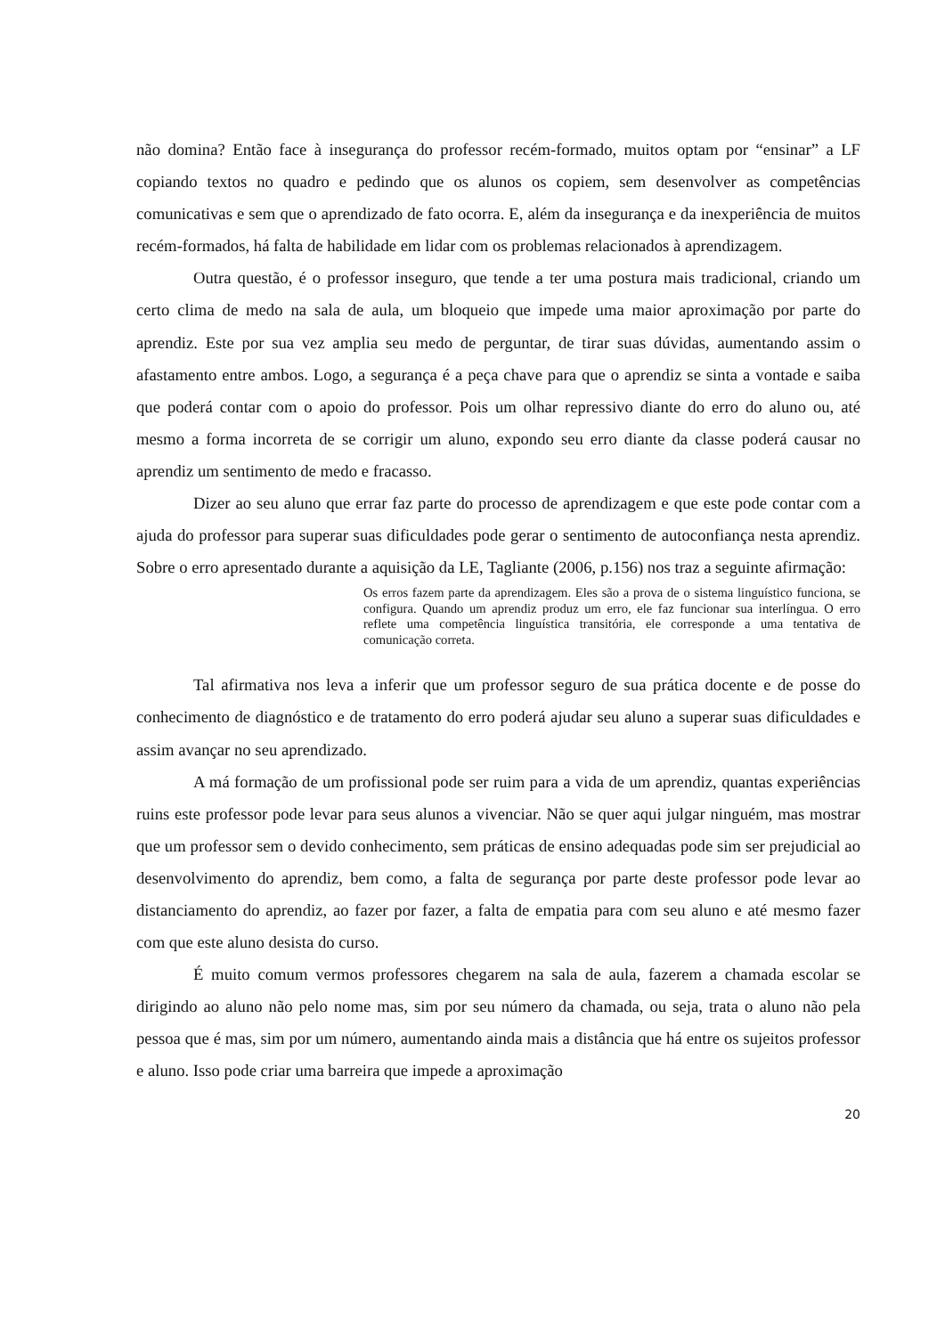não domina? Então face à insegurança do professor recém-formado, muitos optam por “ensinar” a LF copiando textos no quadro e pedindo que os alunos os copiem, sem desenvolver as competências comunicativas e sem que o aprendizado de fato ocorra. E, além da insegurança e da inexperiência de muitos recém-formados, há falta de habilidade em lidar com os problemas relacionados à aprendizagem.
Outra questão, é o professor inseguro, que tende a ter uma postura mais tradicional, criando um certo clima de medo na sala de aula, um bloqueio que impede uma maior aproximação por parte do aprendiz. Este por sua vez amplia seu medo de perguntar, de tirar suas dúvidas, aumentando assim o afastamento entre ambos. Logo, a segurança é a peça chave para que o aprendiz se sinta a vontade e saiba que poderá contar com o apoio do professor. Pois um olhar repressivo diante do erro do aluno ou, até mesmo a forma incorreta de se corrigir um aluno, expondo seu erro diante da classe poderá causar no aprendiz um sentimento de medo e fracasso.
Dizer ao seu aluno que errar faz parte do processo de aprendizagem e que este pode contar com a ajuda do professor para superar suas dificuldades pode gerar o sentimento de autoconfiança nesta aprendiz. Sobre o erro apresentado durante a aquisição da LE, Tagliante (2006, p.156) nos traz a seguinte afirmação:
Os erros fazem parte da aprendizagem. Eles são a prova de o sistema linguístico funciona, se configura. Quando um aprendiz produz um erro, ele faz funcionar sua interlíngua. O erro reflete uma competência linguística transitória, ele corresponde a uma tentativa de comunicação correta.
Tal afirmativa nos leva a inferir que um professor seguro de sua prática docente e de posse do conhecimento de diagnóstico e de tratamento do erro poderá ajudar seu aluno a superar suas dificuldades e assim avançar no seu aprendizado.
A má formação de um profissional pode ser ruim para a vida de um aprendiz, quantas experiências ruins este professor pode levar para seus alunos a vivenciar. Não se quer aqui julgar ninguém, mas mostrar que um professor sem o devido conhecimento, sem práticas de ensino adequadas pode sim ser prejudicial ao desenvolvimento do aprendiz, bem como, a falta de segurança por parte deste professor pode levar ao distanciamento do aprendiz, ao fazer por fazer, a falta de empatia para com seu aluno e até mesmo fazer com que este aluno desista do curso.
É muito comum vermos professores chegarem na sala de aula, fazerem a chamada escolar se dirigindo ao aluno não pelo nome mas, sim por seu número da chamada, ou seja, trata o aluno não pela pessoa que é mas, sim por um número, aumentando ainda mais a distância que há entre os sujeitos professor e aluno. Isso pode criar uma barreira que impede a aproximação
20